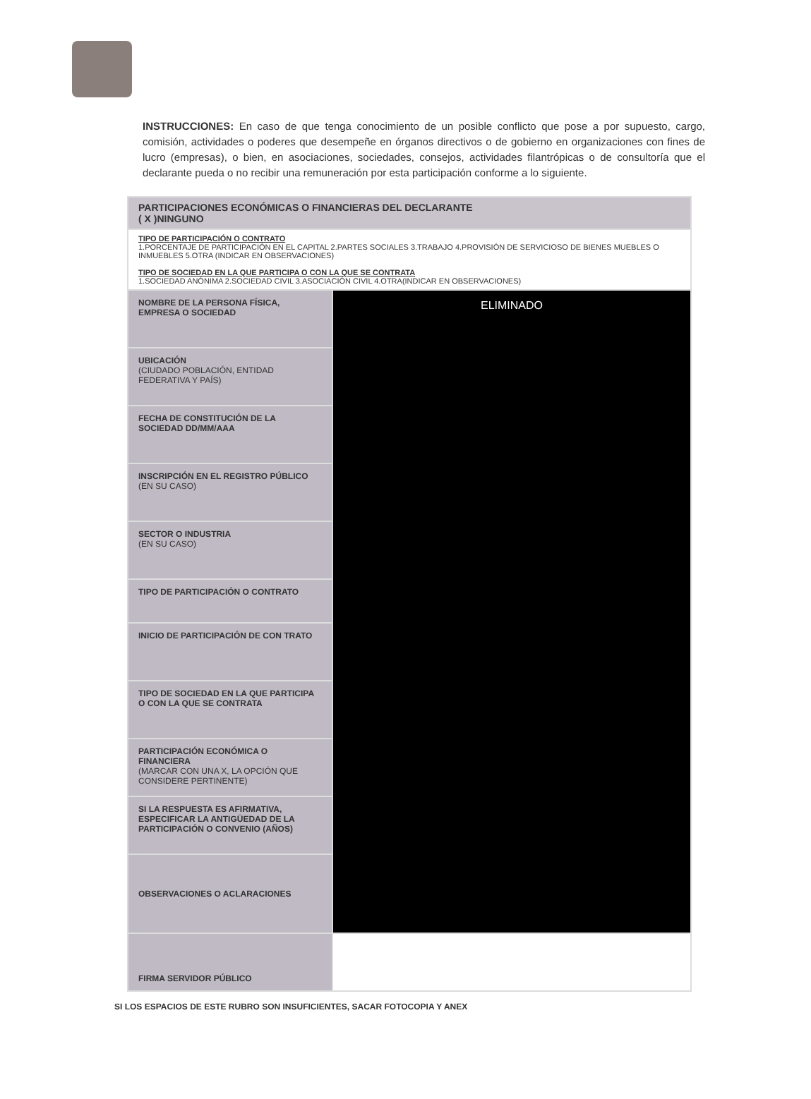INSTRUCCIONES: En caso de que tenga conocimiento de un posible conflicto que pose a por supuesto, cargo, comisión, actividades o poderes que desempeñe en órganos directivos o de gobierno en organizaciones con fines de lucro (empresas), o bien, en asociaciones, sociedades, consejos, actividades filantrópicas o de consultoría que el declarante pueda o no recibir una remuneración por esta participación conforme a lo siguiente.
| PARTICIPACIONES ECONÓMICAS O FINANCIERAS DEL DECLARANTE ( X )NINGUNO | |
| TIPO DE PARTICIPACIÓN O CONTRATO 1.PORCENTAJE DE PARTICIPACIÓN EN EL CAPITAL 2.PARTES SOCIALES 3.TRABAJO 4.PROVISIÓN DE SERVICIOSO DE BIENES MUEBLES O INMUEBLES 5.OTRA (INDICAR EN OBSERVACIONES) TIPO DE SOCIEDAD EN LA QUE PARTICIPA O CON LA QUE SE CONTRATA 1.SOCIEDAD ANÓNIMA 2.SOCIEDAD CIVIL 3.ASOCIACIÓN CIVIL 4.OTRA(INDICAR EN OBSERVACIONES) | |
| NOMBRE DE LA PERSONA FÍSICA, EMPRESA O SOCIEDAD | ELIMINADO |
| UBICACIÓN (CIUDADO POBLACIÓN, ENTIDAD FEDERATIVA Y PAÍS) | |
| FECHA DE CONSTITUCIÓN DE LA SOCIEDAD DD/MM/AAA | |
| INSCRIPCIÓN EN EL REGISTRO PÚBLICO (EN SU CASO) | |
| SECTOR O INDUSTRIA (EN SU CASO) | |
| TIPO DE PARTICIPACIÓN O CONTRATO | |
| INICIO DE PARTICIPACIÓN DE CON TRATO | |
| TIPO DE SOCIEDAD EN LA QUE PARTICIPA O CON LA QUE SE CONTRATA | |
| PARTICIPACIÓN ECONÓMICA O FINANCIERA (MARCAR CON UNA X, LA OPCIÓN QUE CONSIDERE PERTINENTE) | |
| SI LA RESPUESTA ES AFIRMATIVA, ESPECIFICAR LA ANTIGÜEDAD DE LA PARTICIPACIÓN O CONVENIO (AÑOS) | |
| OBSERVACIONES O ACLARACIONES | |
| FIRMA SERVIDOR PÚBLICO | |
SI LOS ESPACIOS DE ESTE RUBRO SON INSUFICIENTES, SACAR FOTOCOPIA Y ANEX